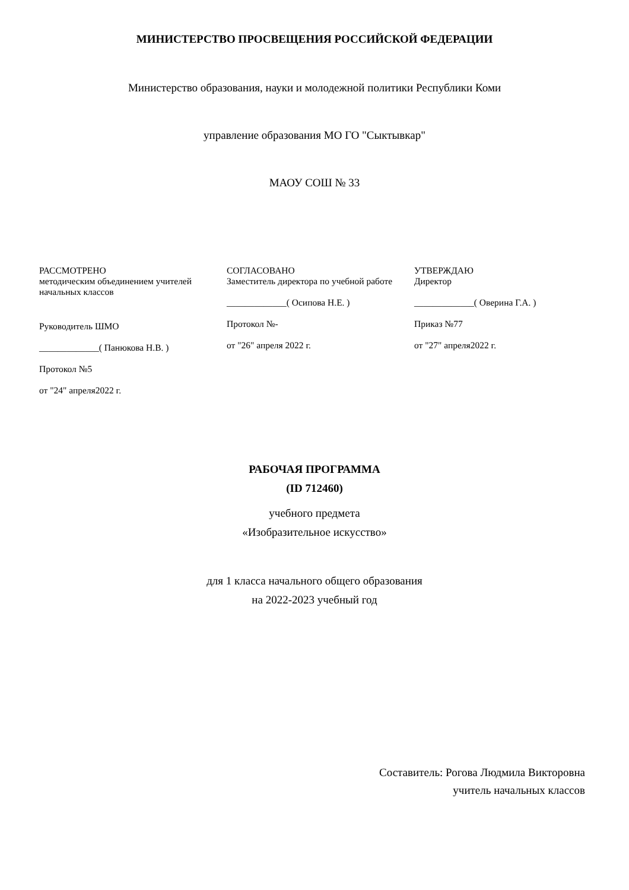МИНИСТЕРСТВО ПРОСВЕЩЕНИЯ РОССИЙСКОЙ ФЕДЕРАЦИИ
Министерство образования, науки и молодежной политики Республики Коми
управление образования МО ГО "Сыктывкар"
МАОУ СОШ № 33
РАССМОТРЕНО
методическим объединением учителей начальных классов
Руководитель ШМО
_____________( Панюкова Н.В. )
Протокол №5
от "24" апреля2022 г.
СОГЛАСОВАНО
Заместитель директора по учебной работе
_____________( Осипова Н.Е. )
Протокол №-
от "26" апреля 2022 г.
УТВЕРЖДАЮ
Директор
_____________( Оверина Г.А. )
Приказ №77
от "27" апреля2022 г.
РАБОЧАЯ ПРОГРАММА
(ID 712460)
учебного предмета
«Изобразительное искусство»
для 1 класса начального общего образования
на 2022-2023 учебный год
Составитель: Рогова Людмила Викторовна
учитель начальных классов